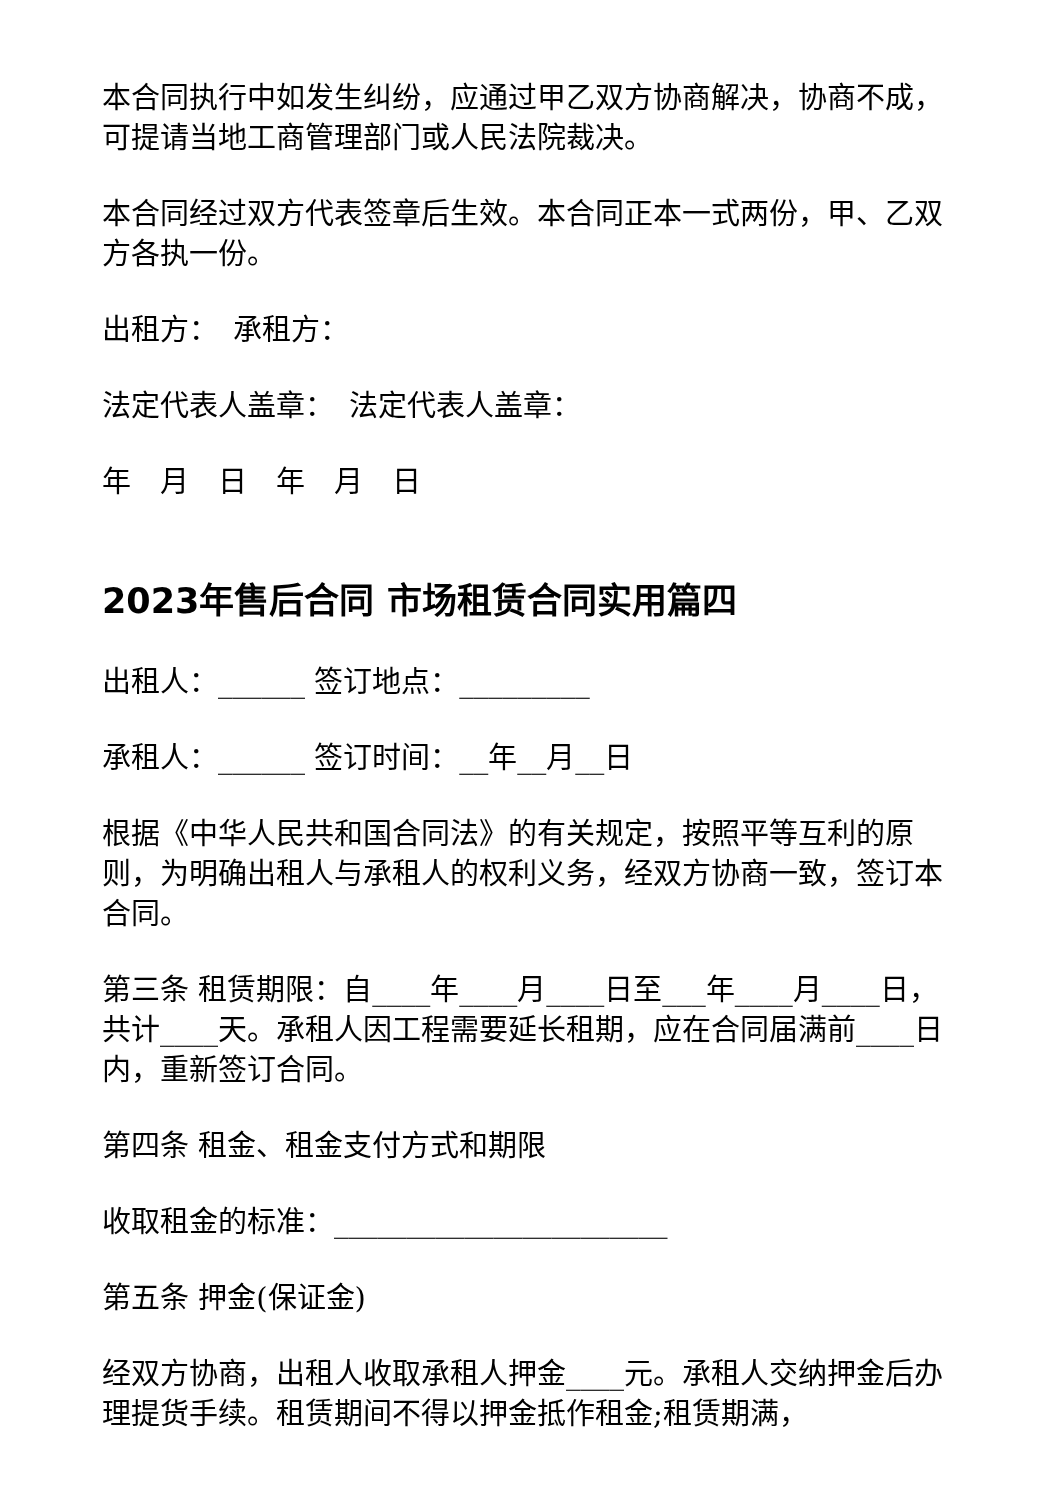本合同执行中如发生纠纷，应通过甲乙双方协商解决，协商不成，可提请当地工商管理部门或人民法院裁决。
本合同经过双方代表签章后生效。本合同正本一式两份，甲、乙双方各执一份。
出租方：　承租方：
法定代表人盖章：　法定代表人盖章：
年　月　日　年　月　日
2023年售后合同 市场租赁合同实用篇四
出租人：______ 签订地点：_________
承租人：______ 签订时间：__年__月__日
根据《中华人民共和国合同法》的有关规定，按照平等互利的原则，为明确出租人与承租人的权利义务，经双方协商一致，签订本合同。
第三条 租赁期限：自____年____月____日至___年____月____日，共计____天。承租人因工程需要延长租期，应在合同届满前____日内，重新签订合同。
第四条 租金、租金支付方式和期限
收取租金的标准：_______________________
第五条 押金(保证金)
经双方协商，出租人收取承租人押金____元。承租人交纳押金后办理提货手续。租赁期间不得以押金抵作租金;租赁期满，